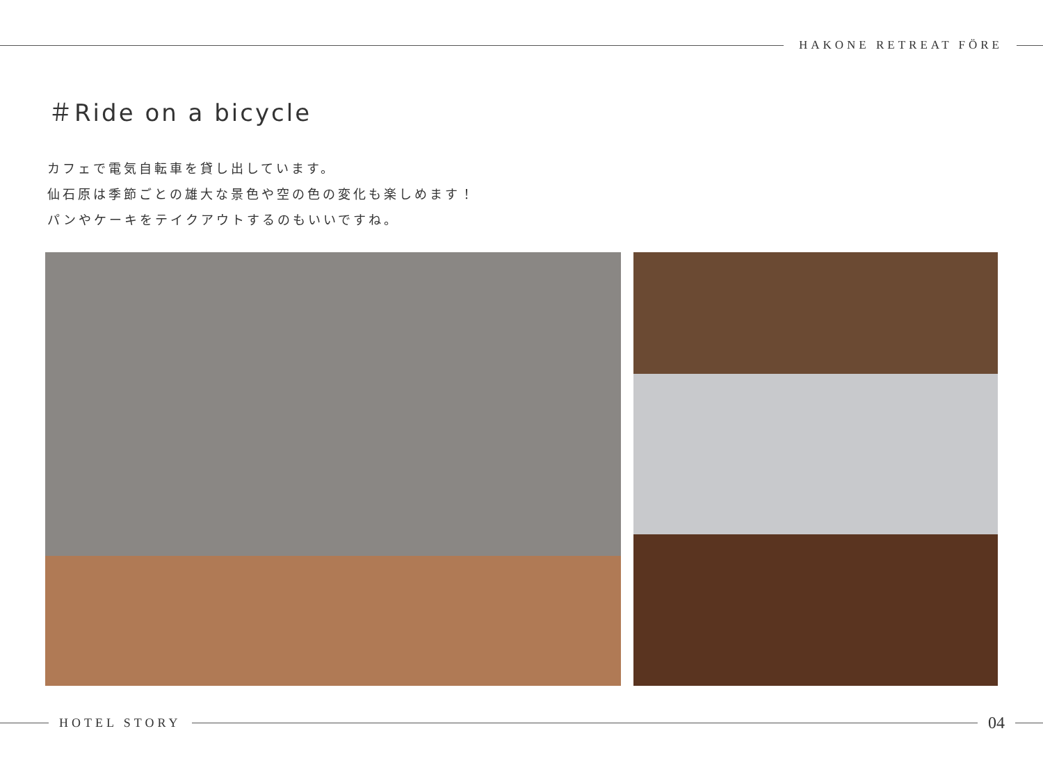HAKONE RETREAT FÖRE
＃Ride on a bicycle
カフェで電気自転車を貸し出しています。
仙石原は季節ごとの雄大な景色や空の色の変化も楽しめます！
パンやケーキをテイクアウトするのもいいですね。
HOTEL STORY
04